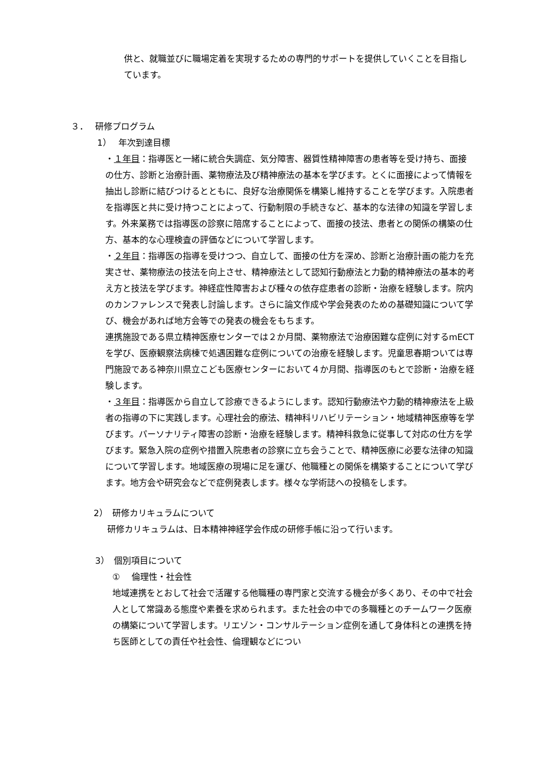供と、就職並びに職場定着を実現するための専門的サポートを提供していくことを目指しています。
３．　 研修プログラム
1）　 年次到達目標
・１年目：指導医と一緒に統合失調症、気分障害、器質性精神障害の患者等を受け持ち、面接の仕方、診断と治療計画、薬物療法及び精神療法の基本を学びます。とくに面接によって情報を抽出し診断に結びつけるとともに、良好な治療関係を構築し維持することを学びます。入院患者を指導医と共に受け持つことによって、行動制限の手続きなど、基本的な法律の知識を学習します。外来業務では指導医の診察に陪席することによって、面接の技法、患者との関係の構築の仕方、基本的な心理検査の評価などについて学習します。
・２年目：指導医の指導を受けつつ、自立して、面接の仕方を深め、診断と治療計画の能力を充実させ、薬物療法の技法を向上させ、精神療法として認知行動療法と力動的精神療法の基本的考え方と技法を学びます。神経症性障害および種々の依存症患者の診断・治療を経験します。院内のカンファレンスで発表し討論します。さらに論文作成や学会発表のための基礎知識について学び、機会があれば地方会等での発表の機会をもちます。
連携施設である県立精神医療センターでは２か月間、薬物療法で治療困難な症例に対するmECT を学び、医療観察法病棟で処遇困難な症例についての治療を経験します。児童思春期ついては専門施設である神奈川県立こども医療センターにおいて４か月間、指導医のもとで診断・治療を経験します。
・３年目：指導医から自立して診療できるようにします。認知行動療法や力動的精神療法を上級者の指導の下に実践します。心理社会的療法、精神科リハビリテーション・地域精神医療等を学びます。パーソナリティ障害の診断・治療を経験します。精神科救急に従事して対応の仕方を学びます。緊急入院の症例や措置入院患者の診察に立ち会うことで、精神医療に必要な法律の知識について学習します。地域医療の現場に足を運び、他職種との関係を構築することについて学びます。地方会や研究会などで症例発表します。様々な学術誌への投稿をします。
2）　研修カリキュラムについて
研修カリキュラムは、日本精神神経学会作成の研修手帳に沿って行います。
3）　個別項目について
①　 倫理性・社会性
地域連携をとおして社会で活躍する他職種の専門家と交流する機会が多くあり、その中で社会人として常識ある態度や素養を求められます。また社会の中での多職種とのチームワーク医療の構築について学習します。リエゾン・コンサルテーション症例を通して身体科との連携を持ち医師としての責任や社会性、倫理観などについ